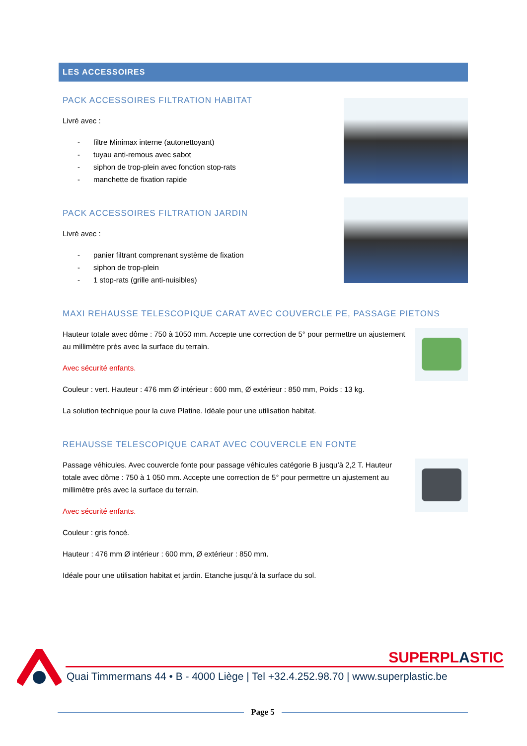LES ACCESSOIRES
PACK ACCESSOIRES FILTRATION HABITAT
Livré avec :
- filtre Minimax interne (autonettoyant)
- tuyau anti-remous avec sabot
- siphon de trop-plein avec fonction stop-rats
- manchette de fixation rapide
PACK ACCESSOIRES FILTRATION JARDIN
Livré avec :
- panier filtrant comprenant système de fixation
- siphon de trop-plein
- 1 stop-rats (grille anti-nuisibles)
MAXI REHAUSSE TELESCOPIQUE CARAT AVEC COUVERCLE PE, PASSAGE PIETONS
Hauteur totale avec dôme : 750 à 1050 mm. Accepte une correction de 5° pour permettre un ajustement au millimètre près avec la surface du terrain.
Avec sécurité enfants.
Couleur : vert. Hauteur : 476 mm Ø intérieur : 600 mm, Ø extérieur : 850 mm, Poids : 13 kg.
La solution technique pour la cuve Platine. Idéale pour une utilisation habitat.
REHAUSSE TELESCOPIQUE CARAT AVEC COUVERCLE EN FONTE
Passage véhicules. Avec couvercle fonte pour passage véhicules catégorie B jusqu’à 2,2 T. Hauteur totale avec dôme : 750 à 1 050 mm. Accepte une correction de 5° pour permettre un ajustement au millimètre près avec la surface du terrain.
Avec sécurité enfants.
Couleur : gris foncé.
Hauteur : 476 mm Ø intérieur : 600 mm, Ø extérieur : 850 mm.
Idéale pour une utilisation habitat et jardin. Etanche jusqu’à la surface du sol.
SUPERPLASTIC
Quai Timmermans 44 • B - 4000 Liège | Tel +32.4.252.98.70 | www.superplastic.be
Page 5